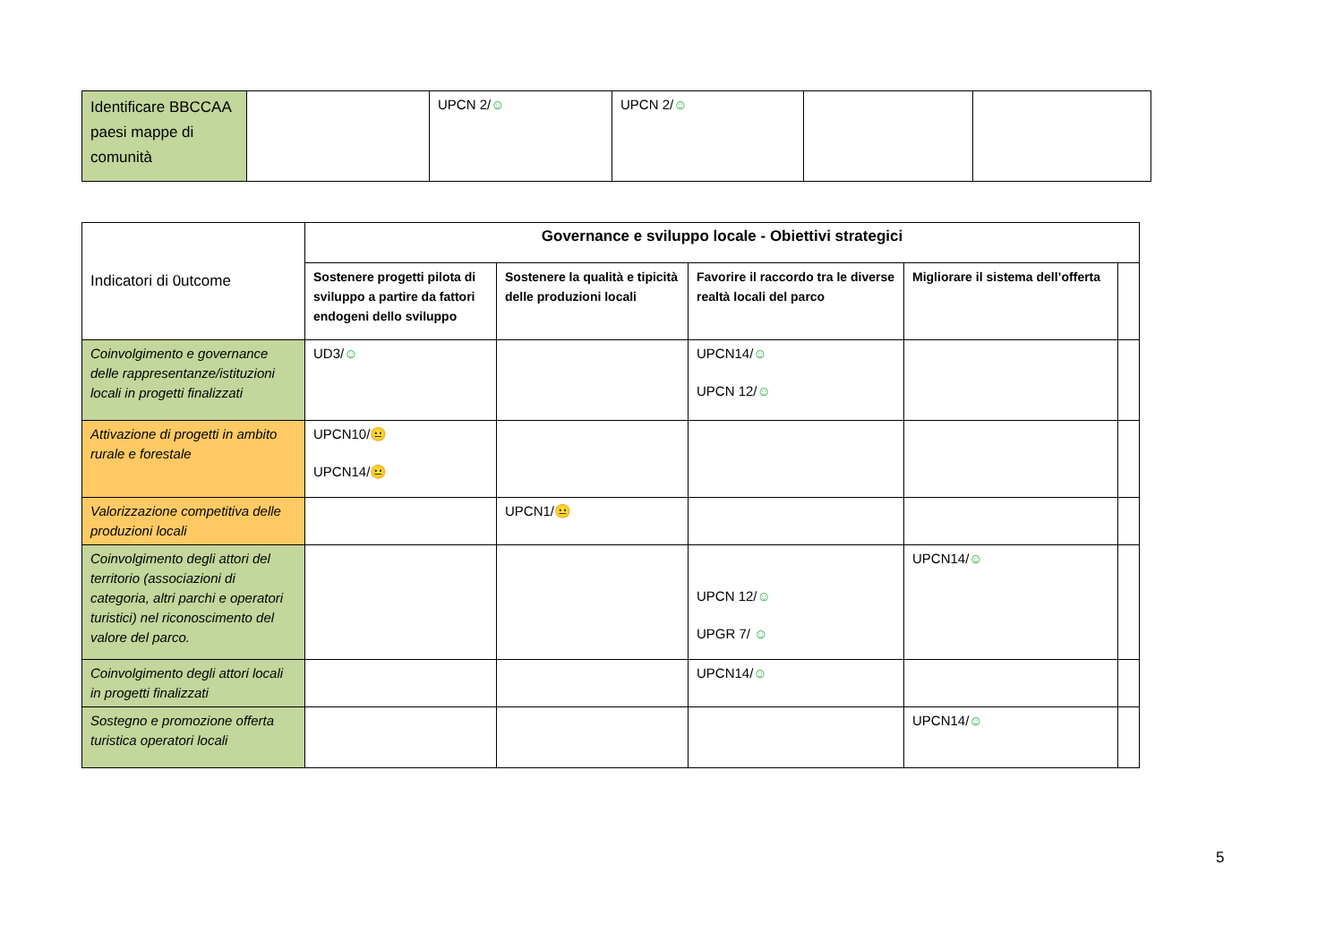| Identificare BBCCAA paesi mappe di comunità | | UPCN 2/ ☺ | UPCN 2/ ☺ | | |
| Indicatori di 0utcome | Governance e sviluppo locale - Obiettivi strategici | | | | |
| | Sostenere progetti pilota di sviluppo a partire da fattori endogeni dello sviluppo | Sostenere la qualità e tipicità delle produzioni locali | Favorire il raccordo tra le diverse realtà locali del parco | Migliorare il sistema dell’offerta | |
| Coinvolgimento e governance delle rappresentanze/istituzioni locali in progetti finalizzati | UD3/ ☺ | | UPCN14/ ☺ UPCN 12/ ☺ | | |
| Attivazione di progetti in ambito rurale e forestale | UPCN10/ 😐 UPCN14/ 😐 | | | | |
| Valorizzazione competitiva delle produzioni locali | | UPCN1/ 😐 | | | |
| Coinvolgimento degli attori del territorio (associazioni di categoria, altri parchi e operatori turistici) nel riconoscimento del valore del parco. | | | UPCN 12/ ☺ UPGR 7/ ☺ | UPCN14/ ☺ | |
| Coinvolgimento degli attori locali in progetti finalizzati | | | UPCN14/ ☺ | | |
| Sostegno e promozione offerta turistica operatori locali | | | | UPCN14/ ☺ | |
5